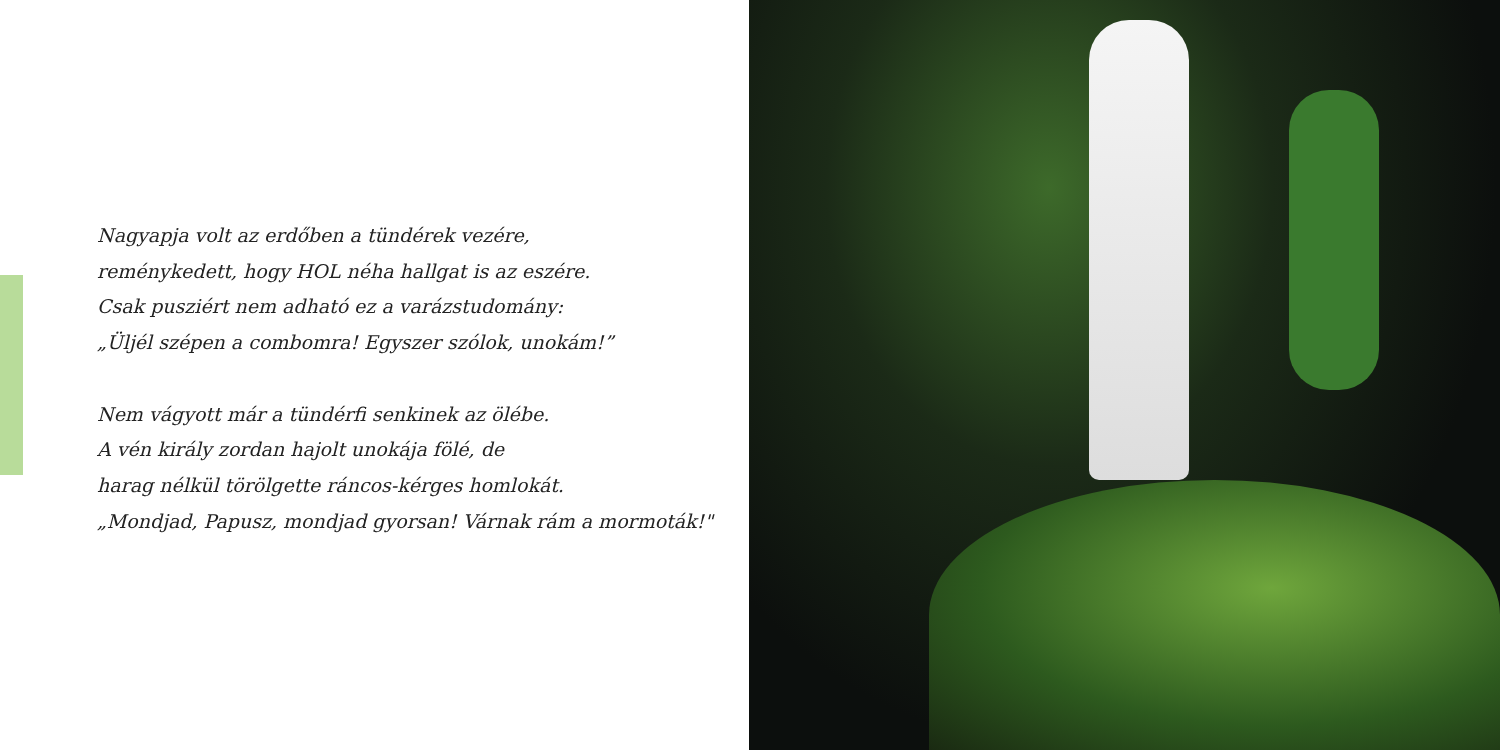Nagyapja volt az erdőben a tündérek vezére,
reménykedett, hogy HOL néha hallgat is az eszére.
Csak pusziért nem adható ez a varázstudomány:
„Üljél szépen a combomra! Egyszer szólok, unokám!”
Nem vágyott már a tündérfi senkinek az ölébe.
A vén király zordan hajolt unokája fölé, de
harag nélkül törölgette ráncos-kérges homlokát.
„Mondjad, Papusz, mondjad gyorsan! Várnak rám a mormoták!"